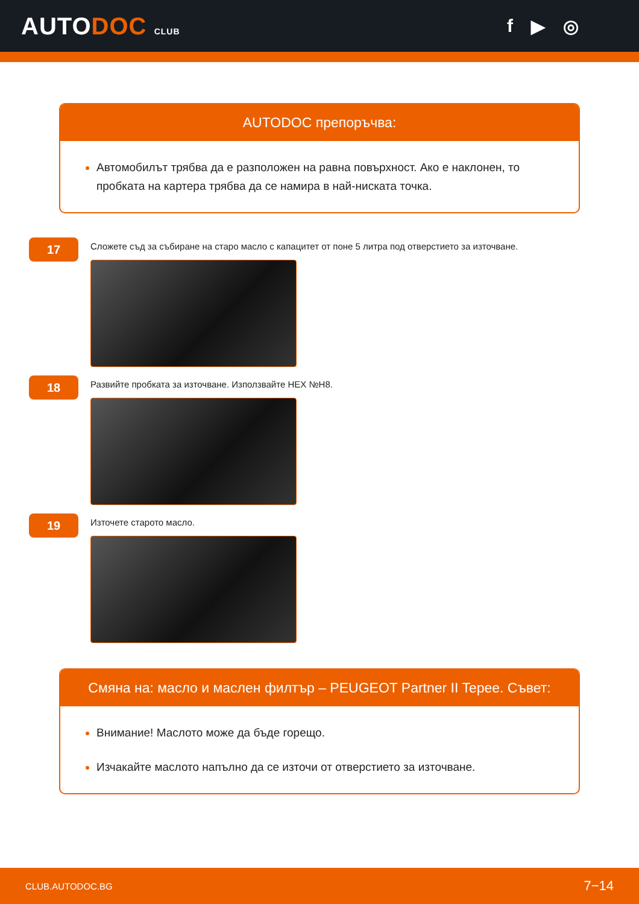AUTODOC CLUB
f ▶ ◎
AUTODOC препоръчва:
Автомобилът трябва да е разположен на равна повърхност. Ако е наклонен, то пробката на картера трябва да се намира в най-ниската точка.
17
Сложете съд за събиране на старо масло с капацитет от поне 5 литра под отверстието за източване.
18
Развийте пробката за източване. Използвайте HEX №H8.
19
Източете старото масло.
Смяна на: масло и маслен филтър – PEUGEOT Partner II Tepee. Съвет:
Внимание! Маслото може да бъде горещо.
Изчакайте маслото напълно да се източи от отверстието за източване.
CLUB.AUTODOC.BG 7−14